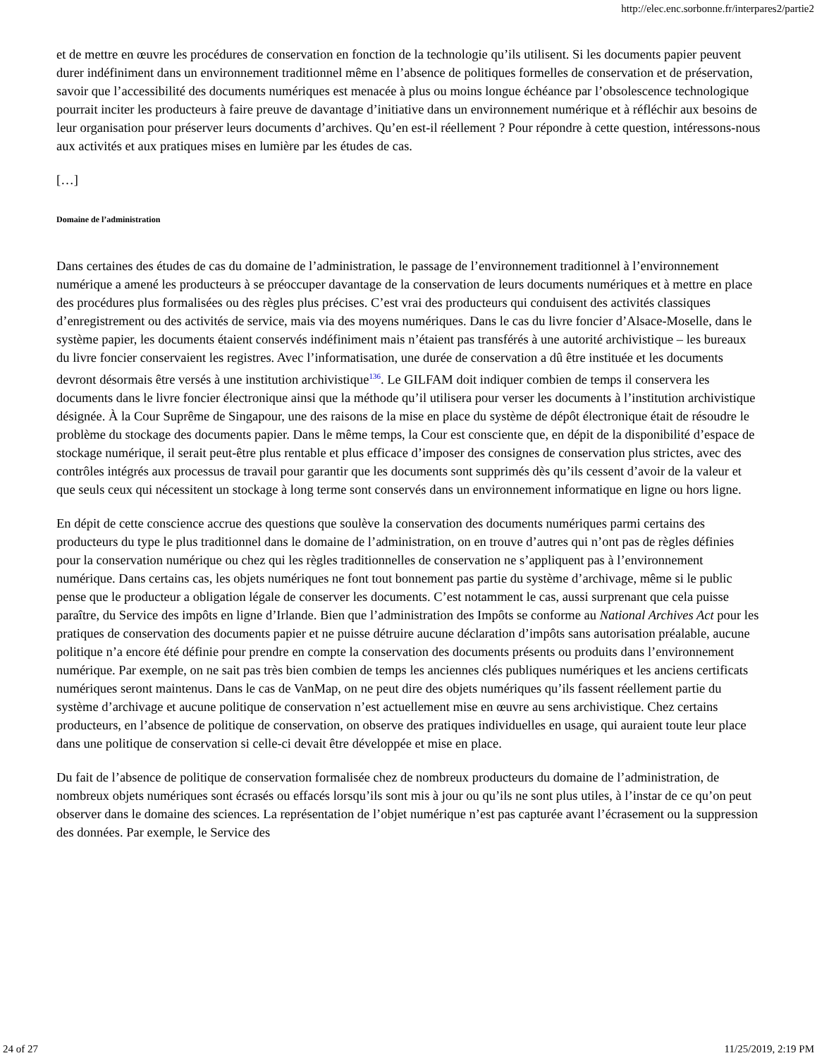http://elec.enc.sorbonne.fr/interpares2/partie2
et de mettre en œuvre les procédures de conservation en fonction de la technologie qu’ils utilisent. Si les documents papier peuvent durer indéfiniment dans un environnement traditionnel même en l’absence de politiques formelles de conservation et de préservation, savoir que l’accessibilité des documents numériques est menacée à plus ou moins longue échéance par l’obsolescence technologique pourrait inciter les producteurs à faire preuve de davantage d’initiative dans un environnement numérique et à réfléchir aux besoins de leur organisation pour préserver leurs documents d’archives. Qu’en est-il réellement ? Pour répondre à cette question, intéressons-nous aux activités et aux pratiques mises en lumière par les études de cas.
[…]
Domaine de l’administration
Dans certaines des études de cas du domaine de l’administration, le passage de l’environnement traditionnel à l’environnement numérique a amené les producteurs à se préoccuper davantage de la conservation de leurs documents numériques et à mettre en place des procédures plus formalisées ou des règles plus précises. C’est vrai des producteurs qui conduisent des activités classiques d’enregistrement ou des activités de service, mais via des moyens numériques. Dans le cas du livre foncier d’Alsace-Moselle, dans le système papier, les documents étaient conservés indéfiniment mais n’étaient pas transférés à une autorité archivistique – les bureaux du livre foncier conservaient les registres. Avec l’informatisation, une durée de conservation a dû être instituée et les documents devront désormais être versés à une institution archivistique<sup>136</sup>. Le GILFAM doit indiquer combien de temps il conservera les documents dans le livre foncier électronique ainsi que la méthode qu’il utilisera pour verser les documents à l’institution archivistique désignée. À la Cour Suprême de Singapour, une des raisons de la mise en place du système de dépôt électronique était de résoudre le problème du stockage des documents papier. Dans le même temps, la Cour est consciente que, en dépit de la disponibilité d’espace de stockage numérique, il serait peut-être plus rentable et plus efficace d’imposer des consignes de conservation plus strictes, avec des contrôles intégrés aux processus de travail pour garantir que les documents sont supprimés dès qu’ils cessent d’avoir de la valeur et que seuls ceux qui nécessitent un stockage à long terme sont conservés dans un environnement informatique en ligne ou hors ligne.
En dépit de cette conscience accrue des questions que soulève la conservation des documents numériques parmi certains des producteurs du type le plus traditionnel dans le domaine de l’administration, on en trouve d’autres qui n’ont pas de règles définies pour la conservation numérique ou chez qui les règles traditionnelles de conservation ne s’appliquent pas à l’environnement numérique. Dans certains cas, les objets numériques ne font tout bonnement pas partie du système d’archivage, même si le public pense que le producteur a obligation légale de conserver les documents. C’est notamment le cas, aussi surprenant que cela puisse paraître, du Service des impôts en ligne d’Irlande. Bien que l’administration des Impôts se conforme au National Archives Act pour les pratiques de conservation des documents papier et ne puisse détruire aucune déclaration d’impôts sans autorisation préalable, aucune politique n’a encore été définie pour prendre en compte la conservation des documents présents ou produits dans l’environnement numérique. Par exemple, on ne sait pas très bien combien de temps les anciennes clés publiques numériques et les anciens certificats numériques seront maintenus. Dans le cas de VanMap, on ne peut dire des objets numériques qu’ils fassent réellement partie du système d’archivage et aucune politique de conservation n’est actuellement mise en œuvre au sens archivistique. Chez certains producteurs, en l’absence de politique de conservation, on observe des pratiques individuelles en usage, qui auraient toute leur place dans une politique de conservation si celle-ci devait être développée et mise en place.
Du fait de l’absence de politique de conservation formalisée chez de nombreux producteurs du domaine de l’administration, de nombreux objets numériques sont écrasés ou effacés lorsqu’ils sont mis à jour ou qu’ils ne sont plus utiles, à l’instar de ce qu’on peut observer dans le domaine des sciences. La représentation de l’objet numérique n’est pas capturée avant l’écrasement ou la suppression des données. Par exemple, le Service des
24 of 27 11/25/2019, 2:19 PM